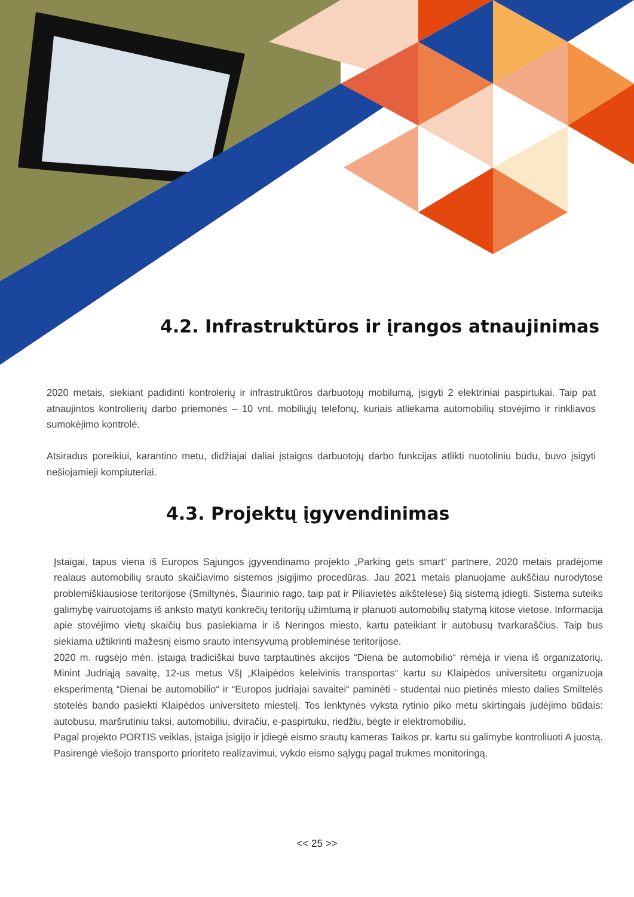4.2. Infrastruktūros ir įrangos atnaujinimas
2020 metais, siekiant padidinti kontrolerių ir infrastruktūros darbuotojų mobilumą, įsigyti 2 elektriniai paspirtukai. Taip pat atnaujintos kontrolierių darbo priemonės – 10 vnt. mobiliųjų telefonų, kuriais atlieka­ma automobilių stovėjimo ir rinkliavos sumokėjimo kontrolė.
Atsiradus poreikiui, karantino metu, didžiajai daliai įstaigos darbuotojų darbo funkcijas atlikti nuotoliniu būdu, buvo įsigyti nešiojamieji kompiuteriai.
4.3. Projektų įgyvendinimas
Įstaigai, tapus viena iš Europos Sąjungos įgyvendinamo projekto „Parking gets smart“ partnere, 2020 metais pradėjome realaus automobilių srauto skaičiavimo sistemos įsigijimo procedūras. Jau 2021 me­tais planuojame aukščiau nurodytose problemiškiausiose teritorijose (Smiltynės, Šiaurinio rago, taip pat ir Piliavietės aikštelėse) šią sistemą įdiegti. Sistema suteiks galimybę vairuotojams iš anksto matyti konk­rečių teritorijų užimtumą ir planuoti automobilių statymą kitose vietose. Informacija apie stovėjimo vietų skaičių bus pasiekiama ir iš Neringos miesto, kartu pateikiant ir autobusų tvarkaraščius. Taip bus siekiama užtikrinti mažesnį eismo srauto intensyvumą probleminėse teritorijose.
2020 m. rugsėjo mėn. įstaiga tradiciškai buvo tarptautinės akcijos “Diena be automobilio“ rėmėja ir viena iš organizatorių. Minint Judriąją savaitę, 12-us metus VšĮ „Klaipėdos keleivinis transportas“ kartu su Klaipė­dos universitetu organizuoja eksperimentą “Dienai be automobilio“ ir “Europos judriajai savaitei“ paminėti - studentai nuo pietinės miesto dalies Smiltelės stotelės bando pasiekti Klaipėdos universiteto miestelį. Tos lenktynės vyksta rytinio piko metu skirtingais judėjimo būdais: autobusu, maršrutiniu taksi, automo­biliu, dviračiu, e-paspirtuku, riedžiu, bėgte ir elektromobiliu.
Pagal projekto PORTIS veiklas, įstaiga įsigijo ir įdiegė eismo srautų kameras Taikos pr. kartu su galimybe kontroliuoti A juostą. Pasirengė viešojo transporto prioriteto realizavimui, vykdo eismo sąlygų pagal truk­mes monitoringą.
<< 25 >>